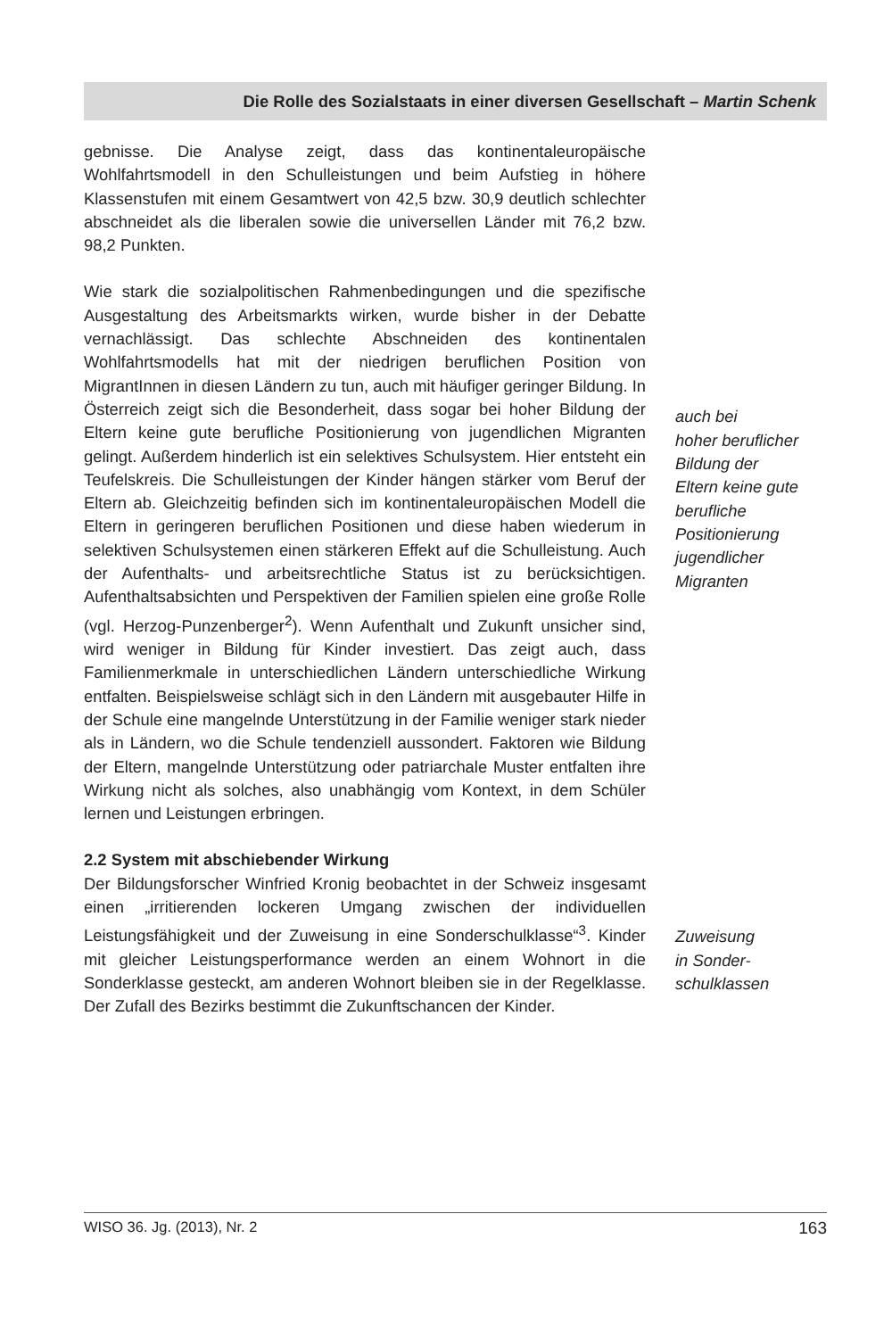Die Rolle des Sozialstaats in einer diversen Gesellschaft – Martin Schenk
gebnisse. Die Analyse zeigt, dass das kontinentaleuropäische Wohlfahrtsmodell in den Schulleistungen und beim Aufstieg in höhere Klassenstufen mit einem Gesamtwert von 42,5 bzw. 30,9 deutlich schlechter abschneidet als die liberalen sowie die universellen Länder mit 76,2 bzw. 98,2 Punkten.
Wie stark die sozialpolitischen Rahmenbedingungen und die spezifische Ausgestaltung des Arbeitsmarkts wirken, wurde bisher in der Debatte vernachlässigt. Das schlechte Abschneiden des kontinentalen Wohlfahrtsmodells hat mit der niedrigen beruflichen Position von MigrantInnen in diesen Ländern zu tun, auch mit häufiger geringer Bildung. In Österreich zeigt sich die Besonderheit, dass sogar bei hoher Bildung der Eltern keine gute berufliche Positionierung von jugendlichen Migranten gelingt. Außerdem hinderlich ist ein selektives Schulsystem. Hier entsteht ein Teufelskreis. Die Schulleistungen der Kinder hängen stärker vom Beruf der Eltern ab. Gleichzeitig befinden sich im kontinentaleuropäischen Modell die Eltern in geringeren beruflichen Positionen und diese haben wiederum in selektiven Schulsystemen einen stärkeren Effekt auf die Schulleistung. Auch der Aufenthalts- und arbeitsrechtliche Status ist zu berücksichtigen. Aufenthaltsabsichten und Perspektiven der Familien spielen eine große Rolle (vgl. Herzog-Punzenberger<sup>2</sup>). Wenn Aufenthalt und Zukunft unsicher sind, wird weniger in Bildung für Kinder investiert. Das zeigt auch, dass Familienmerkmale in unterschiedlichen Ländern unterschiedliche Wirkung entfalten. Beispielsweise schlägt sich in den Ländern mit ausgebauter Hilfe in der Schule eine mangelnde Unterstützung in der Familie weniger stark nieder als in Ländern, wo die Schule tendenziell aussondert. Faktoren wie Bildung der Eltern, mangelnde Unterstützung oder patriarchale Muster entfalten ihre Wirkung nicht als solches, also unabhängig vom Kontext, in dem Schüler lernen und Leistungen erbringen.
auch bei
hoher beruflicher Bildung der
Eltern keine gute berufliche Positionierung jugendlicher Migranten
2.2 System mit abschiebender Wirkung
Der Bildungsforscher Winfried Kronig beobachtet in der Schweiz insgesamt einen „irritierenden lockeren Umgang zwischen der individuellen Leistungsfähigkeit und der Zuweisung in eine Sonderschulklasse“<sup>3</sup>. Kinder mit gleicher Leistungsperformance werden an einem Wohnort in die Sonderklasse gesteckt, am anderen Wohnort bleiben sie in der Regelklasse. Der Zufall des Bezirks bestimmt die Zukunftschancen der Kinder.
Zuweisung
in Sonder-
schulklassen
WISO 36. Jg. (2013), Nr. 2 163